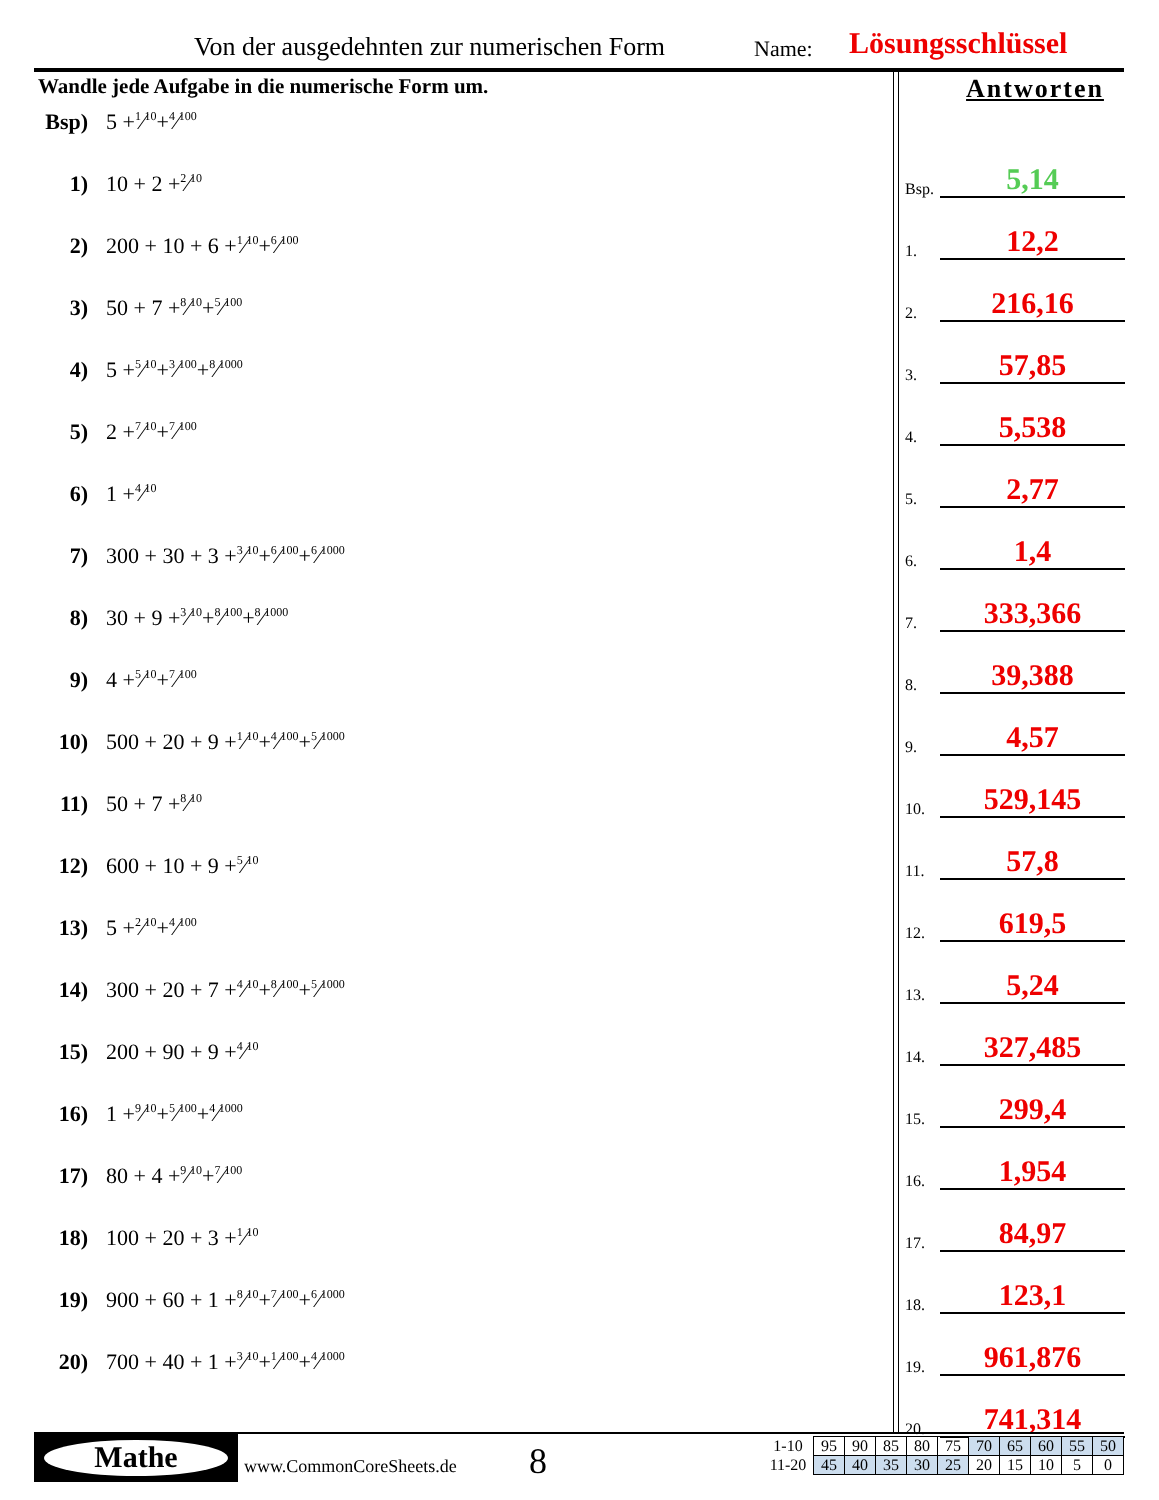Von der ausgedehnten zur numerischen Form Name: Lösungsschlüssel
Wandle jede Aufgabe in die numerische Form um.
Bsp) 5 + 1⁄10 + 4⁄100
1) 10 + 2 + 2⁄10
2) 200 + 10 + 6 + 1⁄10 + 6⁄100
3) 50 + 7 + 8⁄10 + 5⁄100
4) 5 + 5⁄10 + 3⁄100 + 8⁄1000
5) 2 + 7⁄10 + 7⁄100
6) 1 + 4⁄10
7) 300 + 30 + 3 + 3⁄10 + 6⁄100 + 6⁄1000
8) 30 + 9 + 3⁄10 + 8⁄100 + 8⁄1000
9) 4 + 5⁄10 + 7⁄100
10) 500 + 20 + 9 + 1⁄10 + 4⁄100 + 5⁄1000
11) 50 + 7 + 8⁄10
12) 600 + 10 + 9 + 5⁄10
13) 5 + 2⁄10 + 4⁄100
14) 300 + 20 + 7 + 4⁄10 + 8⁄100 + 5⁄1000
15) 200 + 90 + 9 + 4⁄10
16) 1 + 9⁄10 + 5⁄100 + 4⁄1000
17) 80 + 4 + 9⁄10 + 7⁄100
18) 100 + 20 + 3 + 1⁄10
19) 900 + 60 + 1 + 8⁄10 + 7⁄100 + 6⁄1000
20) 700 + 40 + 1 + 3⁄10 + 1⁄100 + 4⁄1000
Antworten
Bsp.
5,14
1.
12,2
2.
216,16
3.
57,85
4.
5,538
5.
2,77
6.
1,4
7.
333,366
8.
39,388
9.
4,57
10.
529,145
11.
57,8
12.
619,5
13.
5,24
14.
327,485
15.
299,4
16.
1,954
17.
84,97
18.
123,1
19.
961,876
20.
741,314
Mathe
www.CommonCoreSheets.de 8
| 1-10 | 95 | 90 | 85 | 80 | 75 | 70 | 65 | 60 | 55 | 50 |
| 11-20 | 45 | 40 | 35 | 30 | 25 | 20 | 15 | 10 | 5 | 0 |